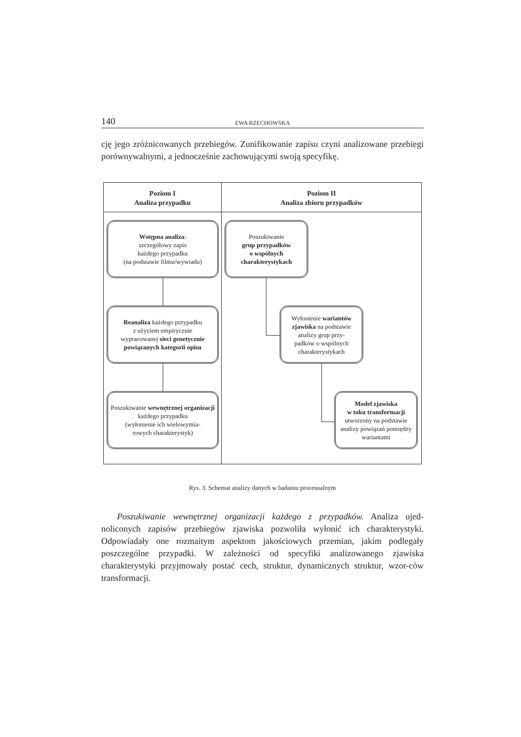140 EWA RZECHOWSKA
cję jego zróżnicowanych przebiegów. Zunifikowanie zapisu czyni analizowane przebiegi porównywalnymi, a jednocześnie zachowującymi swoją specyfikę.
Poziom I
Analiza przypadku
Poziom II
Analiza zbioru przypadków
Wstępna analiza:
szczegółowy zapis
każdego przypadku
(na podstawie filmu/wywiadu)
Reanaliza każdego przypadku
z użyciem empirycznie
wypracowanej sieci genetycznie powiązanych kategorii opisu
Poszukiwanie wewnętrznej organizacji każdego przypadku
(wyłonienie ich wielowymia-
rowych charakterystyk)
Poszukiwanie
grup przypadków
o wspólnych
charakterystykach
Wyłonienie wariantów zjawiska na podstawie analizy grup przy-
padków o wspólnych charakterystykach
Model zjawiska
w toku transformacji
utworzony na podstawie analizy powiązań pomiędzy wariantami
Rys. 3. Schemat analizy danych w badaniu procesualnym
Poszukiwanie wewnętrznej organizacji każdego z przypadków. Analiza ujed-noliconych zapisów przebiegów zjawiska pozwoliła wyłonić ich charakterystyki. Odpowiadały one rozmaitym aspektom jakościowych przemian, jakim podlegały poszczególne przypadki. W zależności od specyfiki analizowanego zjawiska charakterystyki przyjmowały postać cech, struktur, dynamicznych struktur, wzor-ców transformacji.